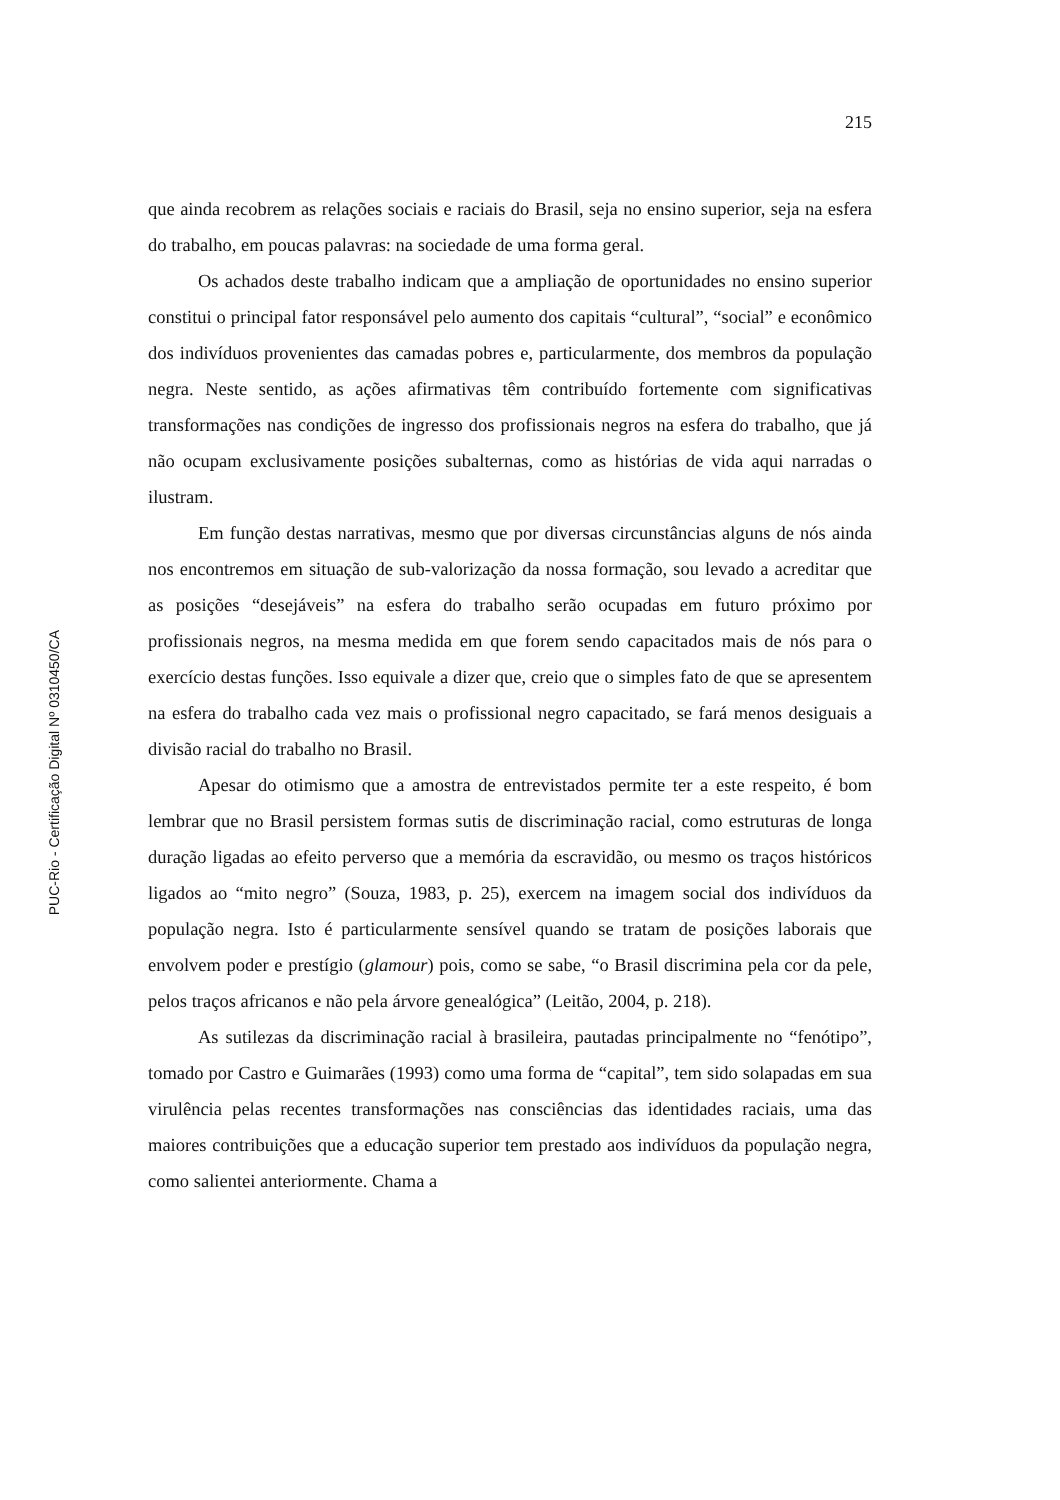215
que ainda recobrem as relações sociais e raciais do Brasil, seja no ensino superior, seja na esfera do trabalho, em poucas palavras: na sociedade de uma forma geral.
Os achados deste trabalho indicam que a ampliação de oportunidades no ensino superior constitui o principal fator responsável pelo aumento dos capitais “cultural”, “social” e econômico dos indivíduos provenientes das camadas pobres e, particularmente, dos membros da população negra. Neste sentido, as ações afirmativas têm contribuído fortemente com significativas transformações nas condições de ingresso dos profissionais negros na esfera do trabalho, que já não ocupam exclusivamente posições subalternas, como as histórias de vida aqui narradas o ilustram.
Em função destas narrativas, mesmo que por diversas circunstâncias alguns de nós ainda nos encontremos em situação de sub-valorização da nossa formação, sou levado a acreditar que as posições “desejáveis” na esfera do trabalho serão ocupadas em futuro próximo por profissionais negros, na mesma medida em que forem sendo capacitados mais de nós para o exercício destas funções. Isso equivale a dizer que, creio que o simples fato de que se apresentem na esfera do trabalho cada vez mais o profissional negro capacitado, se fará menos desiguais a divisão racial do trabalho no Brasil.
Apesar do otimismo que a amostra de entrevistados permite ter a este respeito, é bom lembrar que no Brasil persistem formas sutis de discriminação racial, como estruturas de longa duração ligadas ao efeito perverso que a memória da escravidão, ou mesmo os traços históricos ligados ao “mito negro” (Souza, 1983, p. 25), exercem na imagem social dos indivíduos da população negra. Isto é particularmente sensível quando se tratam de posições laborais que envolvem poder e prestígio (glamour) pois, como se sabe, “o Brasil discrimina pela cor da pele, pelos traços africanos e não pela árvore genealógica” (Leitão, 2004, p. 218).
As sutilezas da discriminação racial à brasileira, pautadas principalmente no “fenótipo”, tomado por Castro e Guimarães (1993) como uma forma de “capital”, tem sido solapadas em sua virulência pelas recentes transformações nas consciências das identidades raciais, uma das maiores contribuições que a educação superior tem prestado aos indivíduos da população negra, como salientei anteriormente. Chama a
PUC-Rio - Certificação Digital Nº 0310450/CA